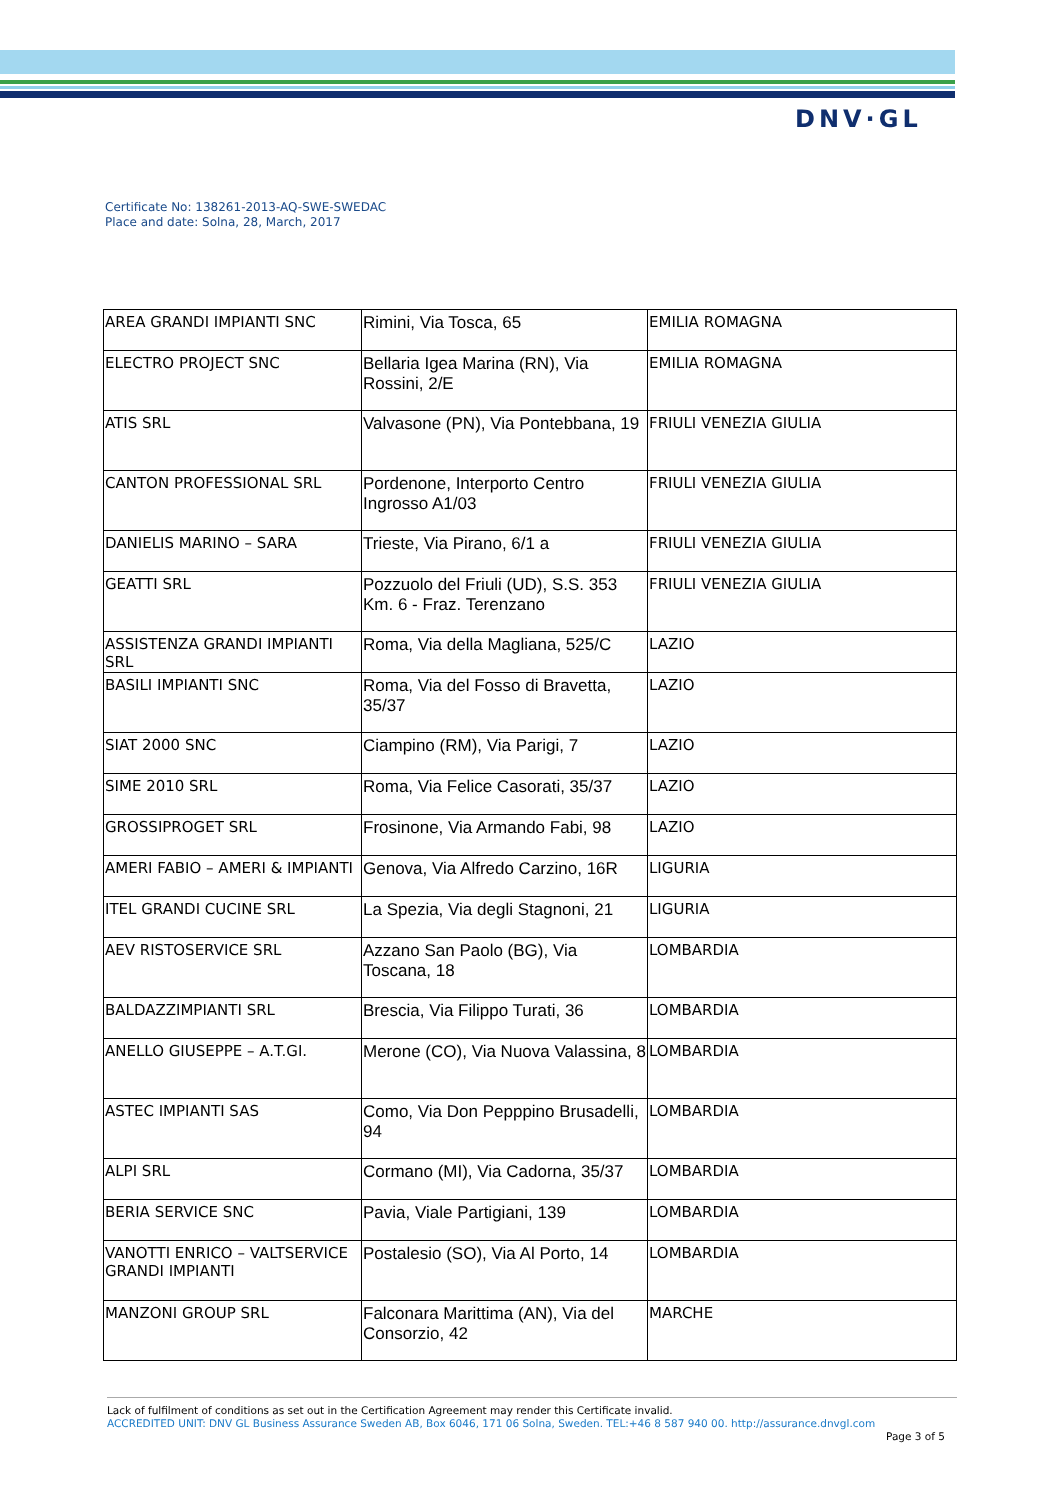DNV·GL
Certificate No: 138261-2013-AQ-SWE-SWEDAC
Place and date: Solna, 28, March, 2017
| AREA GRANDI IMPIANTI SNC | Rimini, Via Tosca, 65 | EMILIA ROMAGNA |
| ELECTRO PROJECT SNC | Bellaria Igea Marina (RN), Via Rossini, 2/E | EMILIA ROMAGNA |
| ATIS SRL | Valvasone (PN), Via Pontebbana, 19 | FRIULI VENEZIA GIULIA |
| CANTON PROFESSIONAL SRL | Pordenone, Interporto Centro Ingrosso A1/03 | FRIULI VENEZIA GIULIA |
| DANIELIS MARINO – SARA | Trieste, Via Pirano, 6/1 a | FRIULI VENEZIA GIULIA |
| GEATTI SRL | Pozzuolo del Friuli (UD), S.S. 353 Km. 6 - Fraz. Terenzano | FRIULI VENEZIA GIULIA |
| ASSISTENZA GRANDI IMPIANTI SRL | Roma, Via della Magliana, 525/C | LAZIO |
| BASILI IMPIANTI SNC | Roma, Via del Fosso di Bravetta, 35/37 | LAZIO |
| SIAT 2000 SNC | Ciampino (RM), Via Parigi, 7 | LAZIO |
| SIME 2010 SRL | Roma, Via Felice Casorati, 35/37 | LAZIO |
| GROSSIPROGET SRL | Frosinone, Via Armando Fabi, 98 | LAZIO |
| AMERI FABIO – AMERI & IMPIANTI | Genova, Via Alfredo Carzino, 16R | LIGURIA |
| ITEL GRANDI CUCINE SRL | La Spezia, Via degli Stagnoni, 21 | LIGURIA |
| AEV RISTOSERVICE SRL | Azzano San Paolo (BG), Via Toscana, 18 | LOMBARDIA |
| BALDAZZIMPIANTI SRL | Brescia, Via Filippo Turati, 36 | LOMBARDIA |
| ANELLO GIUSEPPE – A.T.GI. | Merone (CO), Via Nuova Valassina, 8 | LOMBARDIA |
| ASTEC IMPIANTI SAS | Como, Via Don Pepppino Brusadelli, 94 | LOMBARDIA |
| ALPI SRL | Cormano (MI), Via Cadorna, 35/37 | LOMBARDIA |
| BERIA SERVICE SNC | Pavia, Viale Partigiani, 139 | LOMBARDIA |
| VANOTTI ENRICO – VALTSERVICE GRANDI IMPIANTI | Postalesio (SO), Via Al Porto, 14 | LOMBARDIA |
| MANZONI GROUP SRL | Falconara Marittima (AN), Via del Consorzio, 42 | MARCHE |
Lack of fulfilment of conditions as set out in the Certification Agreement may render this Certificate invalid.
ACCREDITED UNIT: DNV GL Business Assurance Sweden AB, Box 6046, 171 06 Solna, Sweden. TEL:+46 8 587 940 00. http://assurance.dnvgl.com
Page 3 of 5